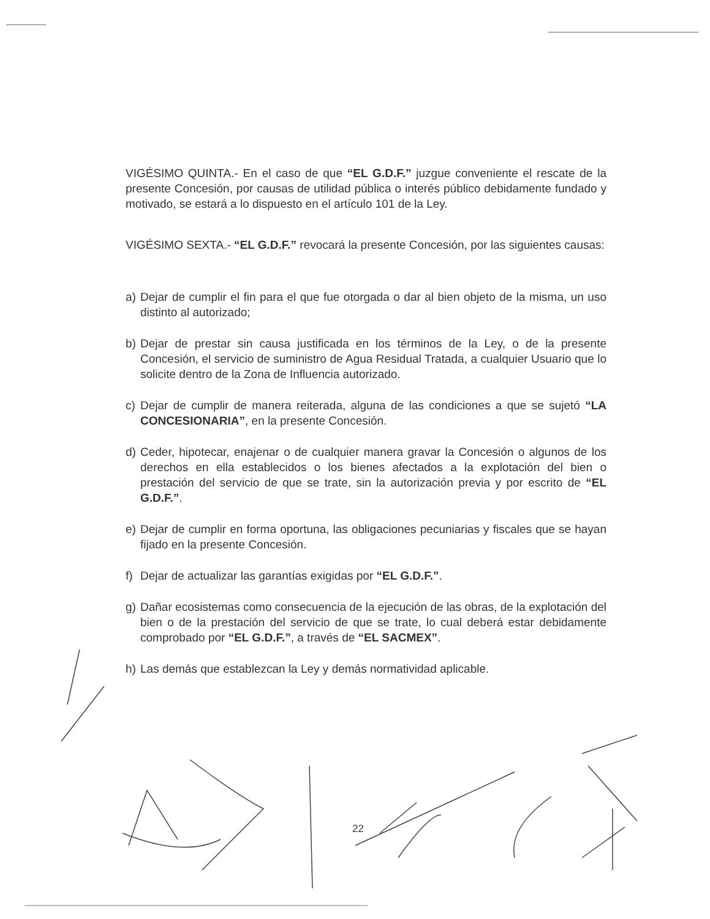VIGÉSIMO QUINTA.- En el caso de que “EL G.D.F.” juzgue conveniente el rescate de la presente Concesión, por causas de utilidad pública o interés público debidamente fundado y motivado, se estará a lo dispuesto en el artículo 101 de la Ley.
VIGÉSIMO SEXTA.- “EL G.D.F.” revocará la presente Concesión, por las siguientes causas:
a) Dejar de cumplir el fin para el que fue otorgada o dar al bien objeto de la misma, un uso distinto al autorizado;
b) Dejar de prestar sin causa justificada en los términos de la Ley, o de la presente Concesión, el servicio de suministro de Agua Residual Tratada, a cualquier Usuario que lo solicite dentro de la Zona de Influencia autorizado.
c) Dejar de cumplir de manera reiterada, alguna de las condiciones a que se sujetó “LA CONCESIONARIA”, en la presente Concesión.
d) Ceder, hipotecar, enajenar o de cualquier manera gravar la Concesión o algunos de los derechos en ella establecidos o los bienes afectados a la explotación del bien o prestación del servicio de que se trate, sin la autorización previa y por escrito de “EL G.D.F.”.
e) Dejar de cumplir en forma oportuna, las obligaciones pecuniarias y fiscales que se hayan fijado en la presente Concesión.
f) Dejar de actualizar las garantías exigidas por “EL G.D.F.”.
g) Dañar ecosistemas como consecuencia de la ejecución de las obras, de la explotación del bien o de la prestación del servicio de que se trate, lo cual deberá estar debidamente comprobado por “EL G.D.F.”, a través de “EL SACMEX”.
h) Las demás que establezcan la Ley y demás normatividad aplicable.
22